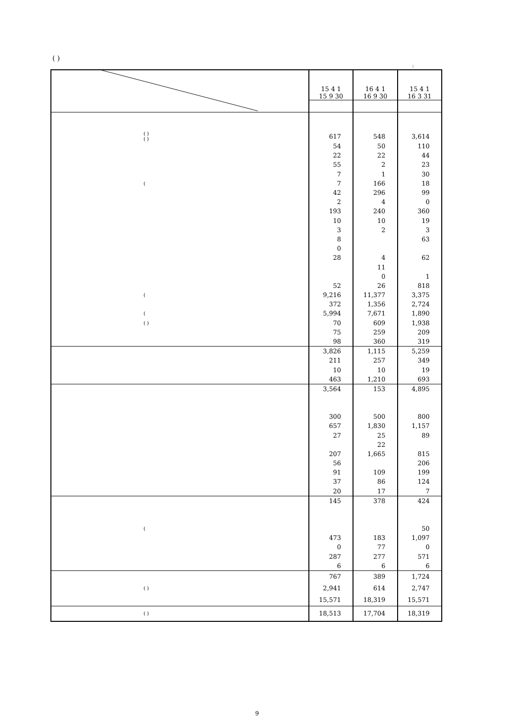( ):
| | 15 4 1 15 9 30 | 16 4 1 16 9 30 | 15 4 1 16 3 31 |
| ( ) ( ) | 617 | 548 | 3,614 |
| | 54 | 50 | 110 |
| | 22 | 22 | 44 |
| | 55 | 2 | 23 |
| | 7 | 1 | 30 |
| ( | 7 | 166 | 18 |
| | 42 | 296 | 99 |
| | 2 | 4 | 0 |
| | 193 | 240 | 360 |
| | 10 | 10 | 19 |
| | 3 | 2 | 3 |
| | 8 | | 63 |
| | 0 | | |
| | 28 | 4 | 62 |
| | | 11 | |
| | | 0 | 1 |
| | 52 | 26 | 818 |
| ( | 9,216 | 11,377 | 3,375 |
| | 372 | 1,356 | 2,724 |
| ( | 5,994 | 7,671 | 1,890 |
| ( ) | 70 | 609 | 1,938 |
| | 75 | 259 | 209 |
| | 98 | 360 | 319 |
| | 3,826 | 1,115 | 5,259 |
| | 211 | 257 | 349 |
| | 10 | 10 | 19 |
| | 463 | 1,210 | 693 |
| | 3,564 | 153 | 4,895 |
| | 300 | 500 | 800 |
| | 657 | 1,830 | 1,157 |
| | 27 | 25 | 89 |
| | | 22 | |
| | 207 | 1,665 | 815 |
| | 56 | | 206 |
| | 91 | 109 | 199 |
| | 37 | 86 | 124 |
| | 20 | 17 | 7 |
| | 145 | 378 | 424 |
| ( | | | 50 |
| | 473 | 183 | 1,097 |
| | 0 | 77 | 0 |
| | 287 | 277 | 571 |
| | 6 | 6 | 6 |
| | 767 | 389 | 1,724 |
| ( ) | 2,941 | 614 | 2,747 |
| | 15,571 | 18,319 | 15,571 |
| ( ) | 18,513 | 17,704 | 18,319 |
9